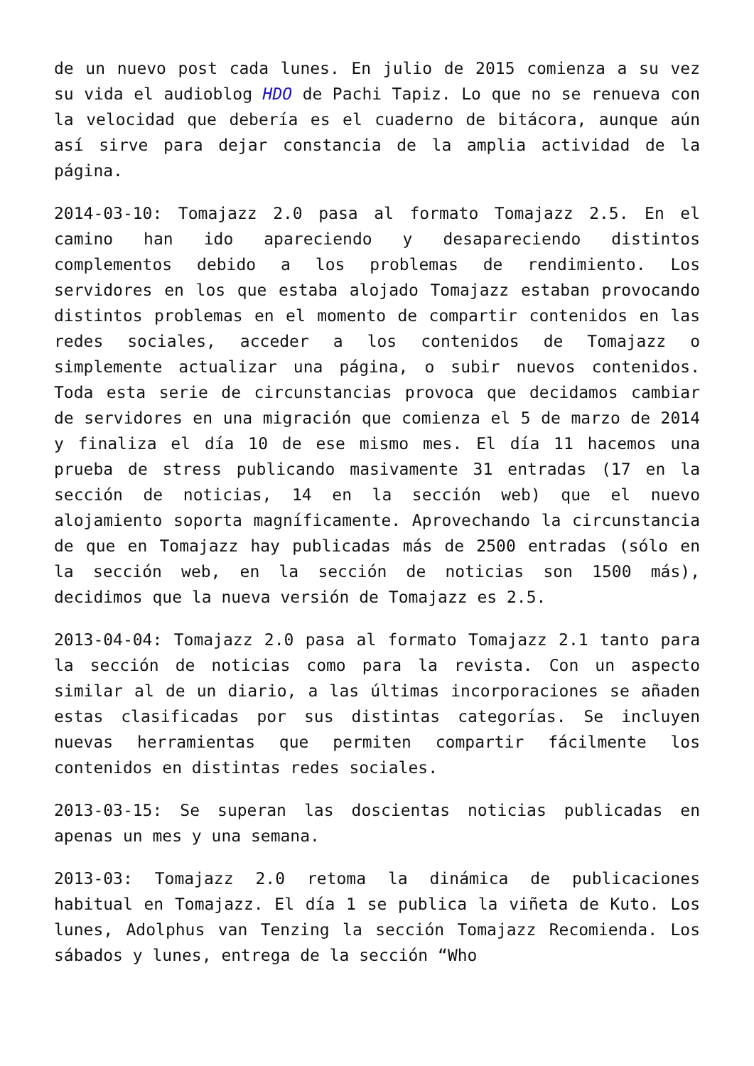de un nuevo post cada lunes. En julio de 2015 comienza a su vez su vida el audioblog HDO de Pachi Tapiz. Lo que no se renueva con la velocidad que debería es el cuaderno de bitácora, aunque aún así sirve para dejar constancia de la amplia actividad de la página.
2014-03-10: Tomajazz 2.0 pasa al formato Tomajazz 2.5. En el camino han ido apareciendo y desapareciendo distintos complementos debido a los problemas de rendimiento. Los servidores en los que estaba alojado Tomajazz estaban provocando distintos problemas en el momento de compartir contenidos en las redes sociales, acceder a los contenidos de Tomajazz o simplemente actualizar una página, o subir nuevos contenidos. Toda esta serie de circunstancias provoca que decidamos cambiar de servidores en una migración que comienza el 5 de marzo de 2014 y finaliza el día 10 de ese mismo mes. El día 11 hacemos una prueba de stress publicando masivamente 31 entradas (17 en la sección de noticias, 14 en la sección web) que el nuevo alojamiento soporta magníficamente. Aprovechando la circunstancia de que en Tomajazz hay publicadas más de 2500 entradas (sólo en la sección web, en la sección de noticias son 1500 más), decidimos que la nueva versión de Tomajazz es 2.5.
2013-04-04: Tomajazz 2.0 pasa al formato Tomajazz 2.1 tanto para la sección de noticias como para la revista. Con un aspecto similar al de un diario, a las últimas incorporaciones se añaden estas clasificadas por sus distintas categorías. Se incluyen nuevas herramientas que permiten compartir fácilmente los contenidos en distintas redes sociales.
2013-03-15: Se superan las doscientas noticias publicadas en apenas un mes y una semana.
2013-03: Tomajazz 2.0 retoma la dinámica de publicaciones habitual en Tomajazz. El día 1 se publica la viñeta de Kuto. Los lunes, Adolphus van Tenzing la sección Tomajazz Recomienda. Los sábados y lunes, entrega de la sección “Who